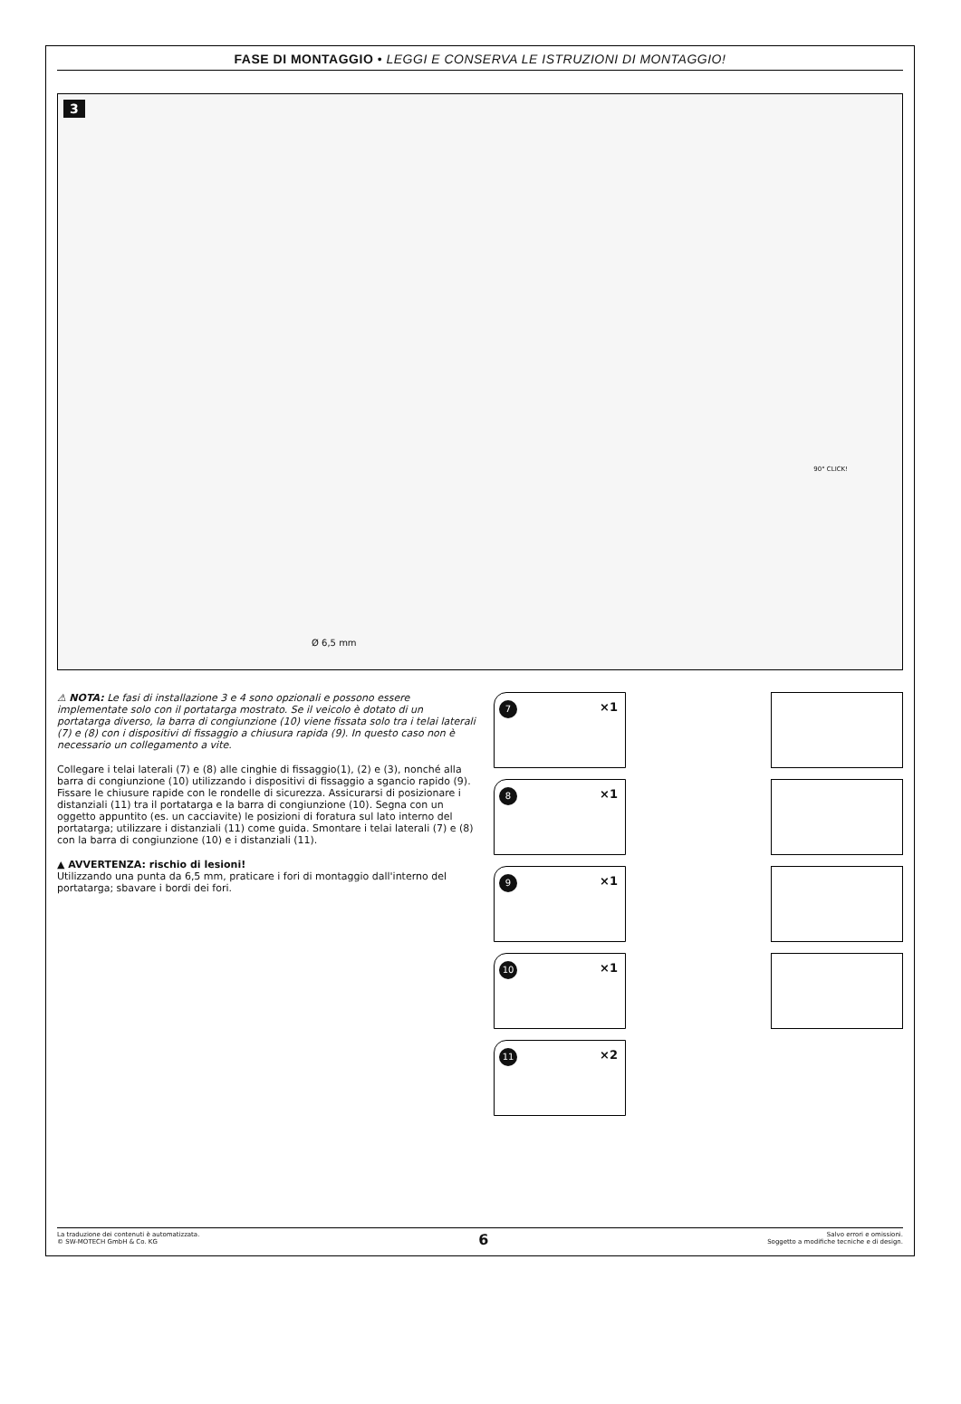FASE DI MONTAGGIO • LEGGI E CONSERVA LE ISTRUZIONI DI MONTAGGIO!
3
Ø 6,5 mm
90° CLICK!
⚠ NOTA: Le fasi di installazione 3 e 4 sono opzionali e possono essere implementate solo con il portatarga mostrato. Se il veicolo è dotato di un portatarga diverso, la barra di congiunzione (10) viene fissata solo tra i telai laterali (7) e (8) con i dispositivi di fissaggio a chiusura rapida (9). In questo caso non è necessario un collegamento a vite.
Collegare i telai laterali (7) e (8) alle cinghie di fissaggio(1), (2) e (3), nonché alla barra di congiunzione (10) utilizzando i dispositivi di fissaggio a sgancio rapido (9). Fissare le chiusure rapide con le rondelle di sicurezza. Assicurarsi di posizionare i distanziali (11) tra il portatarga e la barra di congiunzione (10). Segna con un oggetto appuntito (es. un cacciavite) le posizioni di foratura sul lato interno del portatarga; utilizzare i distanziali (11) come guida. Smontare i telai laterali (7) e (8) con la barra di congiunzione (10) e i distanziali (11).
▲ AVVERTENZA: rischio di lesioni!
Utilizzando una punta da 6,5 mm, praticare i fori di montaggio dall'interno del portatarga; sbavare i bordi dei fori.
7 ×1
8 ×1
9 ×1
10 ×1
11 ×2
La traduzione dei contenuti è automatizzata.
© SW-MOTECH GmbH & Co. KG
6
Salvo errori e omissioni.
Soggetto a modifiche tecniche e di design.